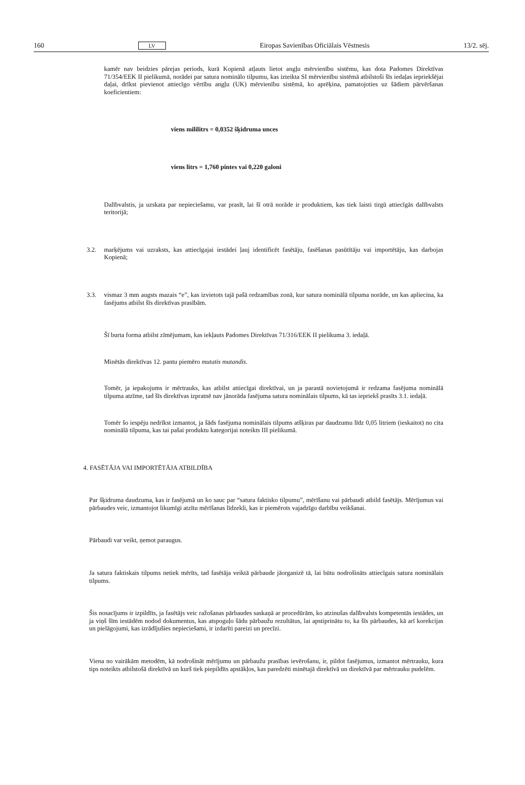160 LV Eiropas Savienības Oficiālais Vēstnesis 13/2. sēj.
kamēr nav beidzies pārejas periods, kurā Kopienā atļauts lietot angļu mērvienību sistēmu, kas dota Padomes Direktīvas 71/354/EEK II pielikumā, norādei par satura nominālo tilpumu, kas izteikta SI mērvienību sistēmā atbilstoši šīs iedaļas iepriekšējai daļai, drīkst pievienot attiecīgo vērtību angļu (UK) mērvienību sistēmā, ko aprēķina, pamatojoties uz šādiem pārvēršanas koeficientiem:
viens mililitrs = 0,0352 šķidruma unces
viens litrs = 1,760 pintes vai 0,220 galoni
Dalībvalstis, ja uzskata par nepieciešamu, var prasīt, lai šī otrā norāde ir produktiem, kas tiek laisti tirgū attiecīgās dalībvalsts teritorijā;
3.2. marķējums vai uzraksts, kas attiecīgajai iestādei ļauj identificēt fasētāju, fasēšanas pasūtītāju vai importētāju, kas darbojas Kopienā;
3.3. vismaz 3 mm augsts mazais “e”, kas izvietots tajā pašā redzamības zonā, kur satura nominālā tilpuma norāde, un kas apliecina, ka fasējums atbilst šīs direktīvas prasībām.
Šī burta forma atbilst zīmējumam, kas iekļauts Padomes Direktīvas 71/316/EEK II pielikuma 3. iedaļā.
Minētās direktīvas 12. pantu piemēro mutatis mutandis.
Tomēr, ja iepakojums ir mērtrauks, kas atbilst attiecīgai direktīvai, un ja parastā novietojumā ir redzama fasējuma nominālā tilpuma atzīme, tad šīs direktīvas izpratnē nav jānorāda fasējuma satura nominālais tilpums, kā tas iepriekš prasīts 3.1. iedaļā.
Tomēr šo iespēju nedrīkst izmantot, ja šāds fasējuma nominālais tilpums atšķiras par daudzumu līdz 0,05 litriem (ieskaitot) no cita nominālā tilpuma, kas tai pašai produktu kategorijai noteikts III pielikumā.
4. FASĒTĀJA VAI IMPORTĒTĀJA ATBILDĪBA
Par šķidruma daudzuma, kas ir fasējumā un ko sauc par “satura faktisko tilpumu”, mērīšanu vai pārbaudi atbild fasētājs. Mērījumus vai pārbaudes veic, izmantojot likumīgi atzītu mērīšanas līdzekli, kas ir piemērots vajadzīgo darbību veikšanai.
Pārbaudi var veikt, ņemot paraugus.
Ja satura faktiskais tilpums netiek mērīts, tad fasētāja veiktā pārbaude jāorganizē tā, lai būtu nodrošināts attiecīgais satura nominālais tilpums.
Šis nosacījums ir izpildīts, ja fasētājs veic ražošanas pārbaudes saskaņā ar procedūrām, ko atzinušas dalībvalsts kompetentās iestādes, un ja viņš šīm iestādēm nodod dokumentus, kas atspoguļo šādu pārbaužu rezultātus, lai apstiprinātu to, ka šīs pārbaudes, kā arī korekcijas un pielāgojumi, kas izrādījušies nepieciešami, ir izdarīti pareizi un precīzi.
Viena no vairākām metodēm, kā nodrošināt mērījumu un pārbaužu prasības ievērošanu, ir, pildot fasējumus, izmantot mērtrauku, kura tips noteikts atbilstošā direktīvā un kurš tiek piepildīts apstākļos, kas paredzēti minētajā direktīvā un direktīvā par mērtrauku pudelēm.